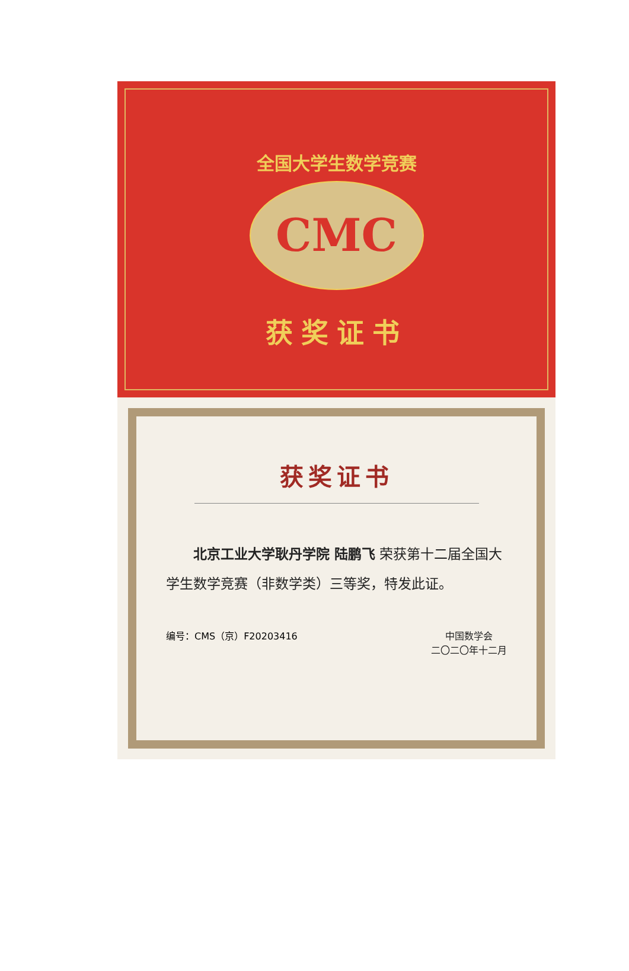全国大学生数学竞赛
CMC
获奖证书
获奖证书
北京工业大学耿丹学院 陆鹏飞 荣获第十二届全国大学生数学竞赛（非数学类）三等奖，特发此证。
编号：CMS（京）F20203416 中国数学会
二〇二〇年十二月